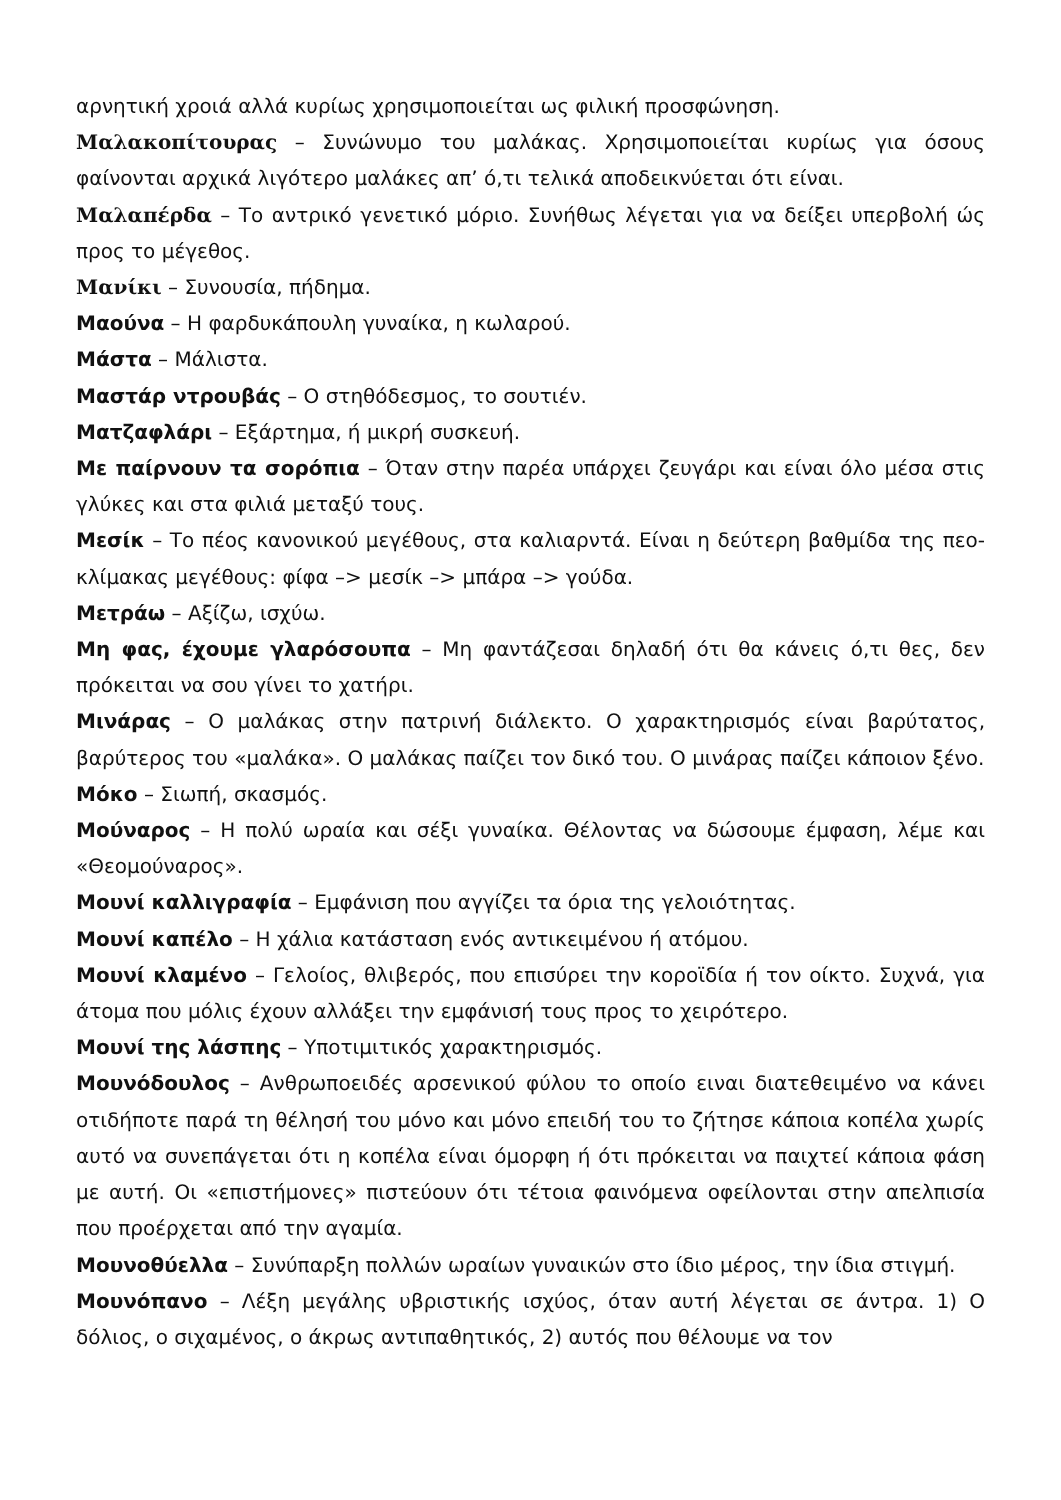αρνητική χροιά αλλά κυρίως χρησιμοποιείται ως φιλική προσφώνηση.
Μαλακοπίτουρας – Συνώνυμο του μαλάκας. Χρησιμοποιείται κυρίως για όσους φαίνονται αρχικά λιγότερο μαλάκες απ’ ό,τι τελικά αποδεικνύεται ότι είναι.
Μαλαπέρδα – Το αντρικό γενετικό μόριο. Συνήθως λέγεται για να δείξει υπερβολή ώς προς το μέγεθος.
Μανίκι – Συνουσία, πήδημα.
Μαούνα – Η φαρδυκάπουλη γυναίκα, η κωλαρού.
Μάστα – Μάλιστα.
Μαστάρ ντρουβάς – Ο στηθόδεσμος, το σουτιέν.
Ματζαφλάρι – Εξάρτημα, ή μικρή συσκευή.
Με παίρνουν τα σορόπια – Όταν στην παρέα υπάρχει ζευγάρι και είναι όλο μέσα στις γλύκες και στα φιλιά μεταξύ τους.
Μεσίκ – Το πέος κανονικού μεγέθους, στα καλιαρντά. Είναι η δεύτερη βαθμίδα της πεο-κλίμακας μεγέθους: φίφα –> μεσίκ –> μπάρα –> γούδα.
Μετράω – Αξίζω, ισχύω.
Μη φας, έχουμε γλαρόσουπα – Μη φαντάζεσαι δηλαδή ότι θα κάνεις ό,τι θες, δεν πρόκειται να σου γίνει το χατήρι.
Μινάρας – Ο μαλάκας στην πατρινή διάλεκτο. Ο χαρακτηρισμός είναι βαρύτατος, βαρύτερος του «μαλάκα». Ο μαλάκας παίζει τον δικό του. Ο μινάρας παίζει κάποιον ξένο.
Μόκο – Σιωπή, σκασμός.
Μούναρος – Η πολύ ωραία και σέξι γυναίκα. Θέλοντας να δώσουμε έμφαση, λέμε και «Θεομούναρος».
Μουνί καλλιγραφία – Εμφάνιση που αγγίζει τα όρια της γελοιότητας.
Μουνί καπέλο – Η χάλια κατάσταση ενός αντικειμένου ή ατόμου.
Μουνί κλαμένο – Γελοίος, θλιβερός, που επισύρει την κοροϊδία ή τον οίκτο. Συχνά, για άτομα που μόλις έχουν αλλάξει την εμφάνισή τους προς το χειρότερο.
Μουνί της λάσπης – Υποτιμιτικός χαρακτηρισμός.
Μουνόδουλος – Ανθρωποειδές αρσενικού φύλου το οποίο ειναι διατεθειμένο να κάνει οτιδήποτε παρά τη θέλησή του μόνο και μόνο επειδή του το ζήτησε κάποια κοπέλα χωρίς αυτό να συνεπάγεται ότι η κοπέλα είναι όμορφη ή ότι πρόκειται να παιχτεί κάποια φάση με αυτή. Οι «επιστήμονες» πιστεύουν ότι τέτοια φαινόμενα οφείλονται στην απελπισία που προέρχεται από την αγαμία.
Μουνοθύελλα – Συνύπαρξη πολλών ωραίων γυναικών στο ίδιο μέρος, την ίδια στιγμή.
Μουνόπανο – Λέξη μεγάλης υβριστικής ισχύος, όταν αυτή λέγεται σε άντρα. 1) Ο δόλιος, ο σιχαμένος, ο άκρως αντιπαθητικός, 2) αυτός που θέλουμε να τον